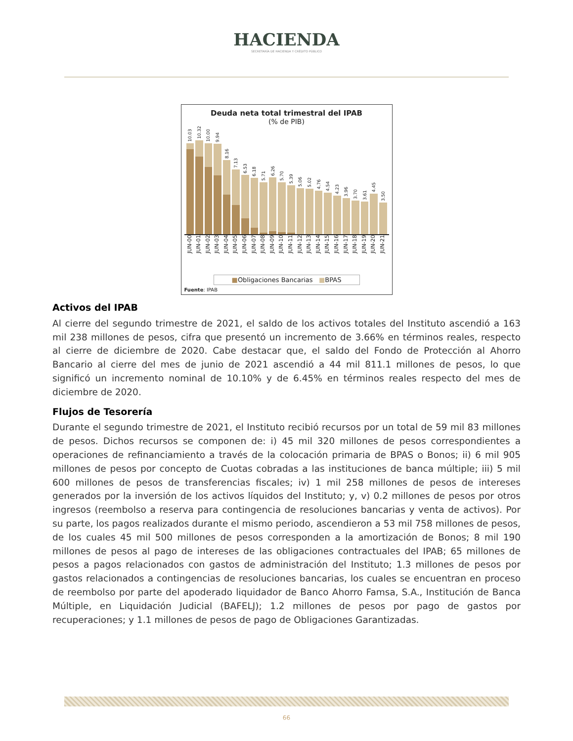HACIENDA
SECRETARÍA DE HACIENDA Y CRÉDITO PÚBLICO
Deuda neta total trimestral del IPAB
(% de PIB)
10.03
10.32
10.00
9.94
8.16
7.13
6.53
6.18
5.71
6.26
5.70
5.39
5.06
5.02
4.76
4.54
4.23
3.96
3.70
3.61
4.45
3.50
JUN-00 JUN-01 JUN-02 JUN-03 JUN-04 JUN-05 JUN-06 JUN-07 JUN-08 JUN-09 JUN-10 JUN-11 JUN-12 JUN-13 JUN-14 JUN-15 JUN-16 JUN-17 JUN-18 JUN-19 JUN-20 JUN-21
■Obligaciones Bancarias ■BPAS
Fuente: IPAB
Activos del IPAB
Al cierre del segundo trimestre de 2021, el saldo de los activos totales del Instituto ascendió a 163 mil 238 millones de pesos, cifra que presentó un incremento de 3.66% en términos reales, respecto al cierre de diciembre de 2020. Cabe destacar que, el saldo del Fondo de Protección al Ahorro Bancario al cierre del mes de junio de 2021 ascendió a 44 mil 811.1 millones de pesos, lo que significó un incremento nominal de 10.10% y de 6.45% en términos reales respecto del mes de diciembre de 2020.
Flujos de Tesorería
Durante el segundo trimestre de 2021, el Instituto recibió recursos por un total de 59 mil 83 millones de pesos. Dichos recursos se componen de: i) 45 mil 320 millones de pesos correspondientes a operaciones de refinanciamiento a través de la colocación primaria de BPAS o Bonos; ii) 6 mil 905 millones de pesos por concepto de Cuotas cobradas a las instituciones de banca múltiple; iii) 5 mil 600 millones de pesos de transferencias fiscales; iv) 1 mil 258 millones de pesos de intereses generados por la inversión de los activos líquidos del Instituto; y, v) 0.2 millones de pesos por otros ingresos (reembolso a reserva para contingencia de resoluciones bancarias y venta de activos). Por su parte, los pagos realizados durante el mismo periodo, ascendieron a 53 mil 758 millones de pesos, de los cuales 45 mil 500 millones de pesos corresponden a la amortización de Bonos; 8 mil 190 millones de pesos al pago de intereses de las obligaciones contractuales del IPAB; 65 millones de pesos a pagos relacionados con gastos de administración del Instituto; 1.3 millones de pesos por gastos relacionados a contingencias de resoluciones bancarias, los cuales se encuentran en proceso de reembolso por parte del apoderado liquidador de Banco Ahorro Famsa, S.A., Institución de Banca Múltiple, en Liquidación Judicial (BAFELJ); 1.2 millones de pesos por pago de gastos por recuperaciones; y 1.1 millones de pesos de pago de Obligaciones Garantizadas.
66